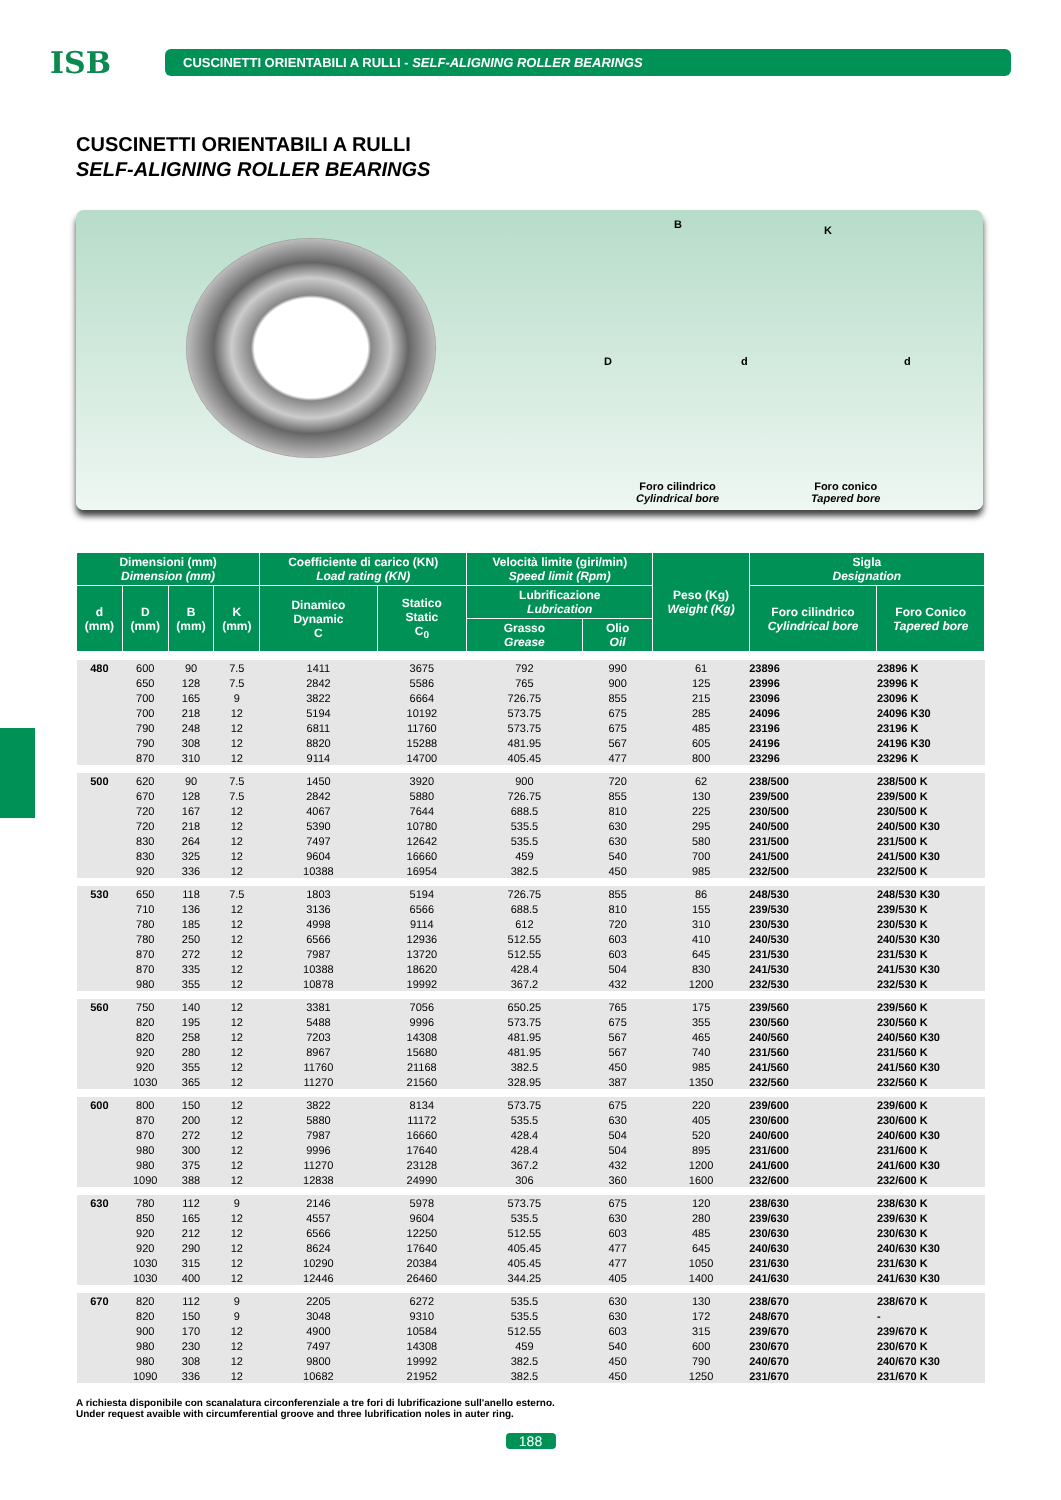ISB
CUSCINETTI ORIENTABILI A RULLI - SELF-ALIGNING ROLLER BEARINGS
CUSCINETTI ORIENTABILI A RULLI
SELF-ALIGNING ROLLER BEARINGS
B K
D d d
Foro cilindrico
Cylindrical bore
Foro conico
Tapered bore
| Dimensioni (mm) Dimension (mm) | | | | Coefficiente di carico (KN) Load rating (KN) | | Velocità limite (giri/min) Speed limit (Rpm) | | Peso (Kg) Weight (Kg) | Sigla Designation | |
| --- | --- | --- | --- | --- | --- | --- | --- | --- | --- | --- |
| d (mm) | D (mm) | B (mm) | K (mm) | Dinamico Dynamic C | Statico Static C<sub>0</sub> | Lubrificazione Lubrication | | | Foro cilindrico Cylindrical bore | Foro Conico Tapered bore |
| | | | | | | Grasso Grease | Olio Oil | | | |
| 480 | 600 | 90 | 7.5 | 1411 | 3675 | 792 | 990 | 61 | 23896 | 23896 K |
| | 650 | 128 | 7.5 | 2842 | 5586 | 765 | 900 | 125 | 23996 | 23996 K |
| | 700 | 165 | 9 | 3822 | 6664 | 726.75 | 855 | 215 | 23096 | 23096 K |
| | 700 | 218 | 12 | 5194 | 10192 | 573.75 | 675 | 285 | 24096 | 24096 K30 |
| | 790 | 248 | 12 | 6811 | 11760 | 573.75 | 675 | 485 | 23196 | 23196 K |
| | 790 | 308 | 12 | 8820 | 15288 | 481.95 | 567 | 605 | 24196 | 24196 K30 |
| | 870 | 310 | 12 | 9114 | 14700 | 405.45 | 477 | 800 | 23296 | 23296 K |
| 500 | 620 | 90 | 7.5 | 1450 | 3920 | 900 | 720 | 62 | 238/500 | 238/500 K |
| | 670 | 128 | 7.5 | 2842 | 5880 | 726.75 | 855 | 130 | 239/500 | 239/500 K |
| | 720 | 167 | 12 | 4067 | 7644 | 688.5 | 810 | 225 | 230/500 | 230/500 K |
| | 720 | 218 | 12 | 5390 | 10780 | 535.5 | 630 | 295 | 240/500 | 240/500 K30 |
| | 830 | 264 | 12 | 7497 | 12642 | 535.5 | 630 | 580 | 231/500 | 231/500 K |
| | 830 | 325 | 12 | 9604 | 16660 | 459 | 540 | 700 | 241/500 | 241/500 K30 |
| | 920 | 336 | 12 | 10388 | 16954 | 382.5 | 450 | 985 | 232/500 | 232/500 K |
| 530 | 650 | 118 | 7.5 | 1803 | 5194 | 726.75 | 855 | 86 | 248/530 | 248/530 K30 |
| | 710 | 136 | 12 | 3136 | 6566 | 688.5 | 810 | 155 | 239/530 | 239/530 K |
| | 780 | 185 | 12 | 4998 | 9114 | 612 | 720 | 310 | 230/530 | 230/530 K |
| | 780 | 250 | 12 | 6566 | 12936 | 512.55 | 603 | 410 | 240/530 | 240/530 K30 |
| | 870 | 272 | 12 | 7987 | 13720 | 512.55 | 603 | 645 | 231/530 | 231/530 K |
| | 870 | 335 | 12 | 10388 | 18620 | 428.4 | 504 | 830 | 241/530 | 241/530 K30 |
| | 980 | 355 | 12 | 10878 | 19992 | 367.2 | 432 | 1200 | 232/530 | 232/530 K |
| 560 | 750 | 140 | 12 | 3381 | 7056 | 650.25 | 765 | 175 | 239/560 | 239/560 K |
| | 820 | 195 | 12 | 5488 | 9996 | 573.75 | 675 | 355 | 230/560 | 230/560 K |
| | 820 | 258 | 12 | 7203 | 14308 | 481.95 | 567 | 465 | 240/560 | 240/560 K30 |
| | 920 | 280 | 12 | 8967 | 15680 | 481.95 | 567 | 740 | 231/560 | 231/560 K |
| | 920 | 355 | 12 | 11760 | 21168 | 382.5 | 450 | 985 | 241/560 | 241/560 K30 |
| | 1030 | 365 | 12 | 11270 | 21560 | 328.95 | 387 | 1350 | 232/560 | 232/560 K |
| 600 | 800 | 150 | 12 | 3822 | 8134 | 573.75 | 675 | 220 | 239/600 | 239/600 K |
| | 870 | 200 | 12 | 5880 | 11172 | 535.5 | 630 | 405 | 230/600 | 230/600 K |
| | 870 | 272 | 12 | 7987 | 16660 | 428.4 | 504 | 520 | 240/600 | 240/600 K30 |
| | 980 | 300 | 12 | 9996 | 17640 | 428.4 | 504 | 895 | 231/600 | 231/600 K |
| | 980 | 375 | 12 | 11270 | 23128 | 367.2 | 432 | 1200 | 241/600 | 241/600 K30 |
| | 1090 | 388 | 12 | 12838 | 24990 | 306 | 360 | 1600 | 232/600 | 232/600 K |
| 630 | 780 | 112 | 9 | 2146 | 5978 | 573.75 | 675 | 120 | 238/630 | 238/630 K |
| | 850 | 165 | 12 | 4557 | 9604 | 535.5 | 630 | 280 | 239/630 | 239/630 K |
| | 920 | 212 | 12 | 6566 | 12250 | 512.55 | 603 | 485 | 230/630 | 230/630 K |
| | 920 | 290 | 12 | 8624 | 17640 | 405.45 | 477 | 645 | 240/630 | 240/630 K30 |
| | 1030 | 315 | 12 | 10290 | 20384 | 405.45 | 477 | 1050 | 231/630 | 231/630 K |
| | 1030 | 400 | 12 | 12446 | 26460 | 344.25 | 405 | 1400 | 241/630 | 241/630 K30 |
| 670 | 820 | 112 | 9 | 2205 | 6272 | 535.5 | 630 | 130 | 238/670 | 238/670 K |
| | 820 | 150 | 9 | 3048 | 9310 | 535.5 | 630 | 172 | 248/670 | - |
| | 900 | 170 | 12 | 4900 | 10584 | 512.55 | 603 | 315 | 239/670 | 239/670 K |
| | 980 | 230 | 12 | 7497 | 14308 | 459 | 540 | 600 | 230/670 | 230/670 K |
| | 980 | 308 | 12 | 9800 | 19992 | 382.5 | 450 | 790 | 240/670 | 240/670 K30 |
| | 1090 | 336 | 12 | 10682 | 21952 | 382.5 | 450 | 1250 | 231/670 | 231/670 K |
A richiesta disponibile con scanalatura circonferenziale a tre fori di lubrificazione sull'anello esterno.
Under request avaible with circumferential groove and three lubrification noles in auter ring.
188